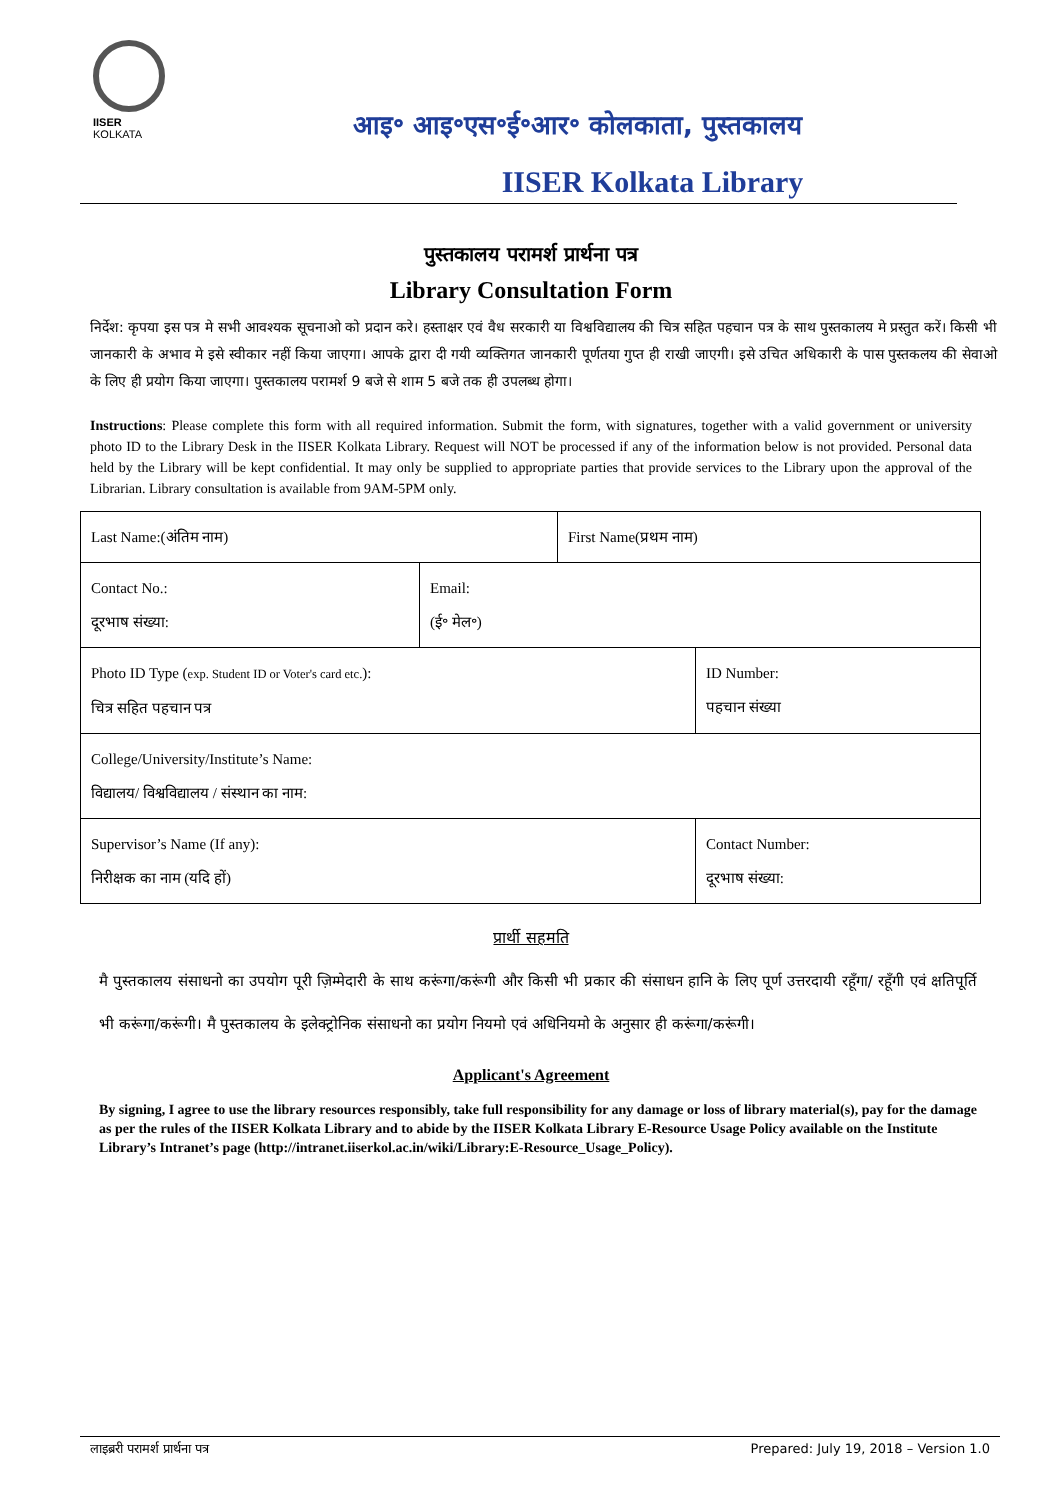IISER KOLKATA
आइ॰ आइ॰एस॰ई॰आर॰ कोलकाता, पुस्तकालय
IISER Kolkata Library
पुस्तकालय परामर्श प्रार्थना पत्र
Library Consultation Form
निर्देश: कृपया इस पत्र मे सभी आवश्यक सूचनाओ को प्रदान करे। हस्ताक्षर एवं वैध सरकारी या विश्वविद्यालय की चित्र सहित पहचान पत्र के साथ पुस्तकालय मे प्रस्तुत करें। किसी भी जानकारी के अभाव मे इसे स्वीकार नहीं किया जाएगा। आपके द्वारा दी गयी व्यक्तिगत जानकारी पूर्णतया गुप्त ही राखी जाएगी। इसे उचित अधिकारी के पास पुस्तकलय की सेवाओ के लिए ही प्रयोग किया जाएगा। पुस्तकालय परामर्श 9 बजे से शाम 5 बजे तक ही उपलब्ध होगा।
Instructions: Please complete this form with all required information. Submit the form, with signatures, together with a valid government or university photo ID to the Library Desk in the IISER Kolkata Library. Request will NOT be processed if any of the information below is not provided. Personal data held by the Library will be kept confidential. It may only be supplied to appropriate parties that provide services to the Library upon the approval of the Librarian. Library consultation is available from 9AM-5PM only.
| Last Name:(अंतिम नाम) | | First Name(प्रथम नाम) | |
| Contact No.: दूरभाष संख्या: | Email: (ई॰ मेल॰) | | |
| Photo ID Type ( exp. Student ID or Voter's card etc. ): चित्र सहित पहचान पत्र | | | ID Number: पहचान संख्या |
| College/University/Institute’s Name: विद्यालय/ विश्वविद्यालय / संस्थान का नाम: | | | |
| Supervisor’s Name (If any): निरीक्षक का नाम (यदि हों) | | | Contact Number: दूरभाष संख्या: |
प्रार्थी सहमति
मै पुस्तकालय संसाधनो का उपयोग पूरी ज़िम्मेदारी के साथ करूंगा/करूंगी और किसी भी प्रकार की संसाधन हानि के लिए पूर्ण उत्तरदायी रहूँगा/ रहूँगी एवं क्षतिपूर्ति भी करूंगा/करूंगी। मै पुस्तकालय के इलेक्ट्रोनिक संसाधनो का प्रयोग नियमो एवं अधिनियमो के अनुसार ही करूंगा/करूंगी।
Applicant's Agreement
By signing, I agree to use the library resources responsibly, take full responsibility for any damage or loss of library material(s), pay for the damage as per the rules of the IISER Kolkata Library and to abide by the IISER Kolkata Library E-Resource Usage Policy available on the Institute Library’s Intranet’s page (http://intranet.iiserkol.ac.in/wiki/Library:E-Resource_Usage_Policy).
लाइब्ररी परामर्श प्रार्थना पत्र Prepared: July 19, 2018 – Version 1.0